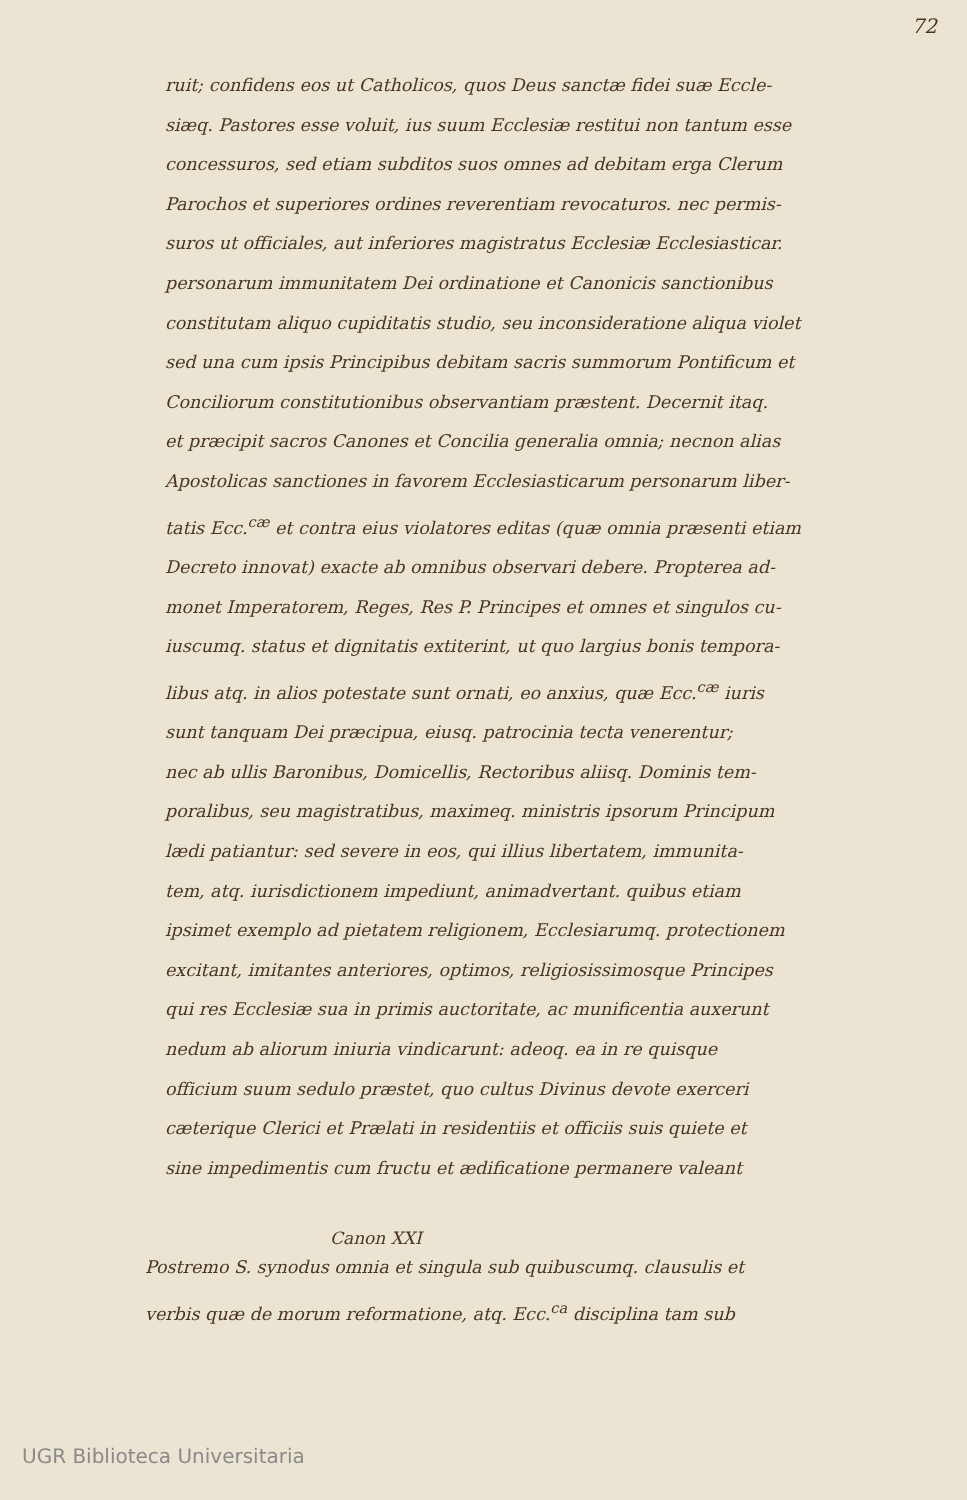72
ruit; confidens eos ut Catholicos, quos Deus sanctæ fidei suæ Eccle-
siæq. Pastores esse voluit, ius suum Ecclesiæ restitui non tantum esse
concessuros, sed etiam subditos suos omnes ad debitam erga Clerum
Parochos et superiores ordines reverentiam revocaturos. nec permis-
suros ut officiales, aut inferiores magistratus Ecclesiæ Ecclesiasticar.
personarum immunitatem Dei ordinatione et Canonicis sanctionibus
constitutam aliquo cupiditatis studio, seu inconsideratione aliqua violet
sed una cum ipsis Principibus debitam sacris summorum Pontificum et
Conciliorum constitutionibus observantiam præstent. Decernit itaq.
et præcipit sacros Canones et Concilia generalia omnia; necnon alias
Apostolicas sanctiones in favorem Ecclesiasticarum personarum liber-
tatis Ecc.<sup>cæ</sup> et contra eius violatores editas (quæ omnia præsenti etiam
Decreto innovat) exacte ab omnibus observari debere. Propterea ad-
monet Imperatorem, Reges, Res P. Principes et omnes et singulos cu-
iuscumq. status et dignitatis extiterint, ut quo largius bonis tempora-
libus atq. in alios potestate sunt ornati, eo anxius, quæ Ecc.<sup>cæ</sup> iuris
sunt tanquam Dei præcipua, eiusq. patrocinia tecta venerentur;
nec ab ullis Baronibus, Domicellis, Rectoribus aliisq. Dominis tem-
poralibus, seu magistratibus, maximeq. ministris ipsorum Principum
lædi patiantur: sed severe in eos, qui illius libertatem, immunita-
tem, atq. iurisdictionem impediunt, animadvertant. quibus etiam
ipsimet exemplo ad pietatem religionem, Ecclesiarumq. protectionem
excitant, imitantes anteriores, optimos, religiosissimosque Principes
qui res Ecclesiæ sua in primis auctoritate, ac munificentia auxerunt
nedum ab aliorum iniuria vindicarunt: adeoq. ea in re quisque
officium suum sedulo præstet, quo cultus Divinus devote exerceri
cæterique Clerici et Prælati in residentiis et officiis suis quiete et
sine impedimentis cum fructu et ædificatione permanere valeant
Canon XXI
Postremo S. synodus omnia et singula sub quibuscumq. clausulis et
verbis quæ de morum reformatione, atq. Ecc.<sup>ca</sup> disciplina tam sub
UGR Biblioteca Universitaria